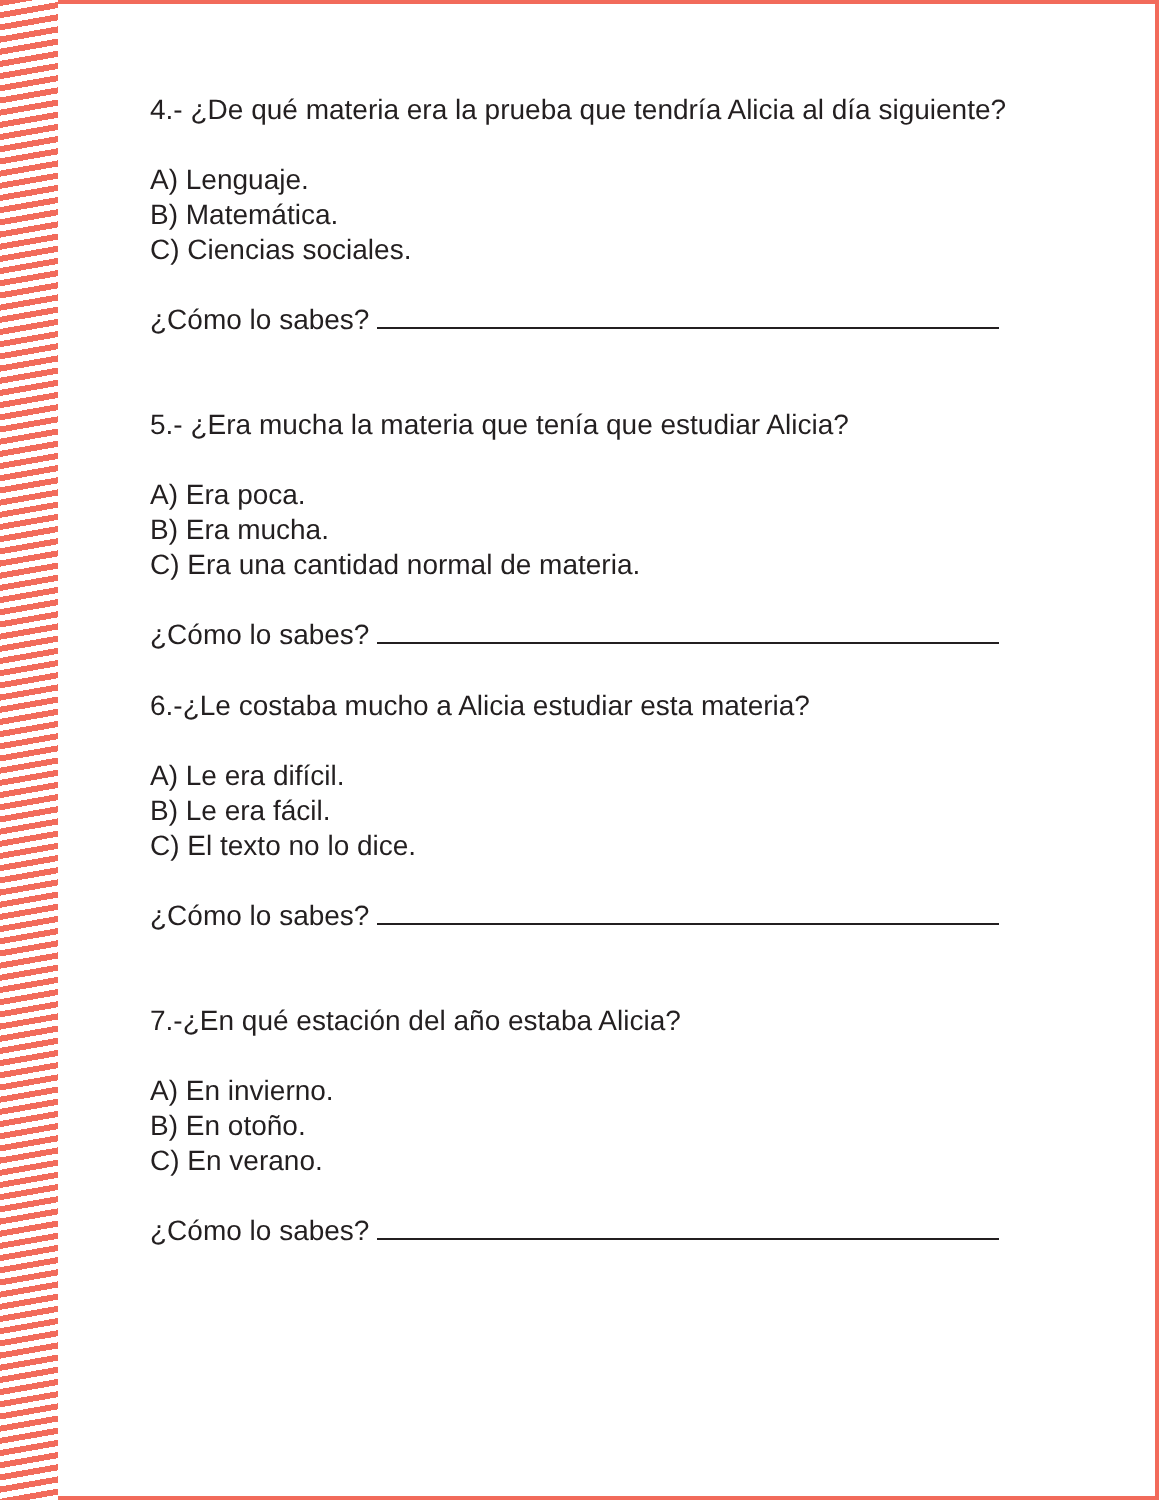4.- ¿De qué materia era la prueba que tendría Alicia al día siguiente?
A) Lenguaje.
B) Matemática.
C) Ciencias sociales.
¿Cómo lo sabes?
5.- ¿Era mucha la materia que tenía que estudiar Alicia?
A) Era poca.
B) Era mucha.
C) Era una cantidad normal de materia.
¿Cómo lo sabes?
6.-¿Le costaba mucho a Alicia estudiar esta materia?
A) Le era difícil.
B) Le era fácil.
C) El texto no lo dice.
¿Cómo lo sabes?
7.-¿En qué estación del año estaba Alicia?
A) En invierno.
B) En otoño.
C) En verano.
¿Cómo lo sabes?